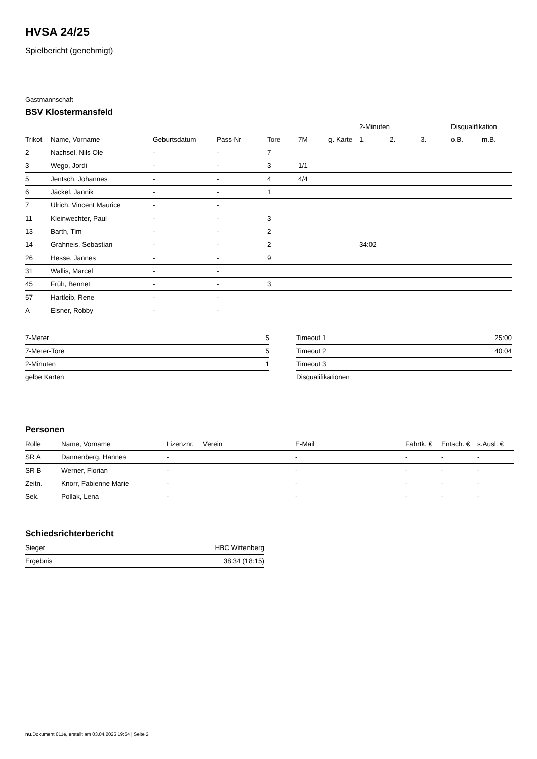HVSA 24/25
Spielbericht (genehmigt)
Gastmannschaft
BSV Klostermansfeld
| | | | | | | | 2-Minuten | | | Disqualifikation | |
| --- | --- | --- | --- | --- | --- | --- | --- | --- | --- | --- | --- |
| Trikot | Name, Vorname | Geburtsdatum | Pass-Nr | Tore | 7M | g. Karte | 1. | 2. | 3. | o.B. | m.B. |
| 2 | Nachsel, Nils Ole | - | - | 7 | | | | | | | |
| 3 | Wego, Jordi | - | - | 3 | 1/1 | | | | | | |
| 5 | Jentsch, Johannes | - | - | 4 | 4/4 | | | | | | |
| 6 | Jäckel, Jannik | - | - | 1 | | | | | | | |
| 7 | Ulrich, Vincent Maurice | - | - | | | | | | | | |
| 11 | Kleinwechter, Paul | - | - | 3 | | | | | | | |
| 13 | Barth, Tim | - | - | 2 | | | | | | | |
| 14 | Grahneis, Sebastian | - | - | 2 | | | 34:02 | | | | |
| 26 | Hesse, Jannes | - | - | 9 | | | | | | | |
| 31 | Wallis, Marcel | - | - | | | | | | | | |
| 45 | Früh, Bennet | - | - | 3 | | | | | | | |
| 57 | Hartleib, Rene | - | - | | | | | | | | |
| A | Elsner, Robby | - | - | | | | | | | | |
| 7-Meter | 5 |
| 7-Meter-Tore | 5 |
| 2-Minuten | 1 |
| gelbe Karten | |
| Timeout 1 | 25:00 |
| Timeout 2 | 40:04 |
| Timeout 3 | |
| Disqualifikationen | |
Personen
| Rolle | Name, Vorname | Lizenznr. | Verein | E-Mail | Fahrtk. € | Entsch. € | s.Ausl. € |
| --- | --- | --- | --- | --- | --- | --- | --- |
| SR A | Dannenberg, Hannes | - | | - | - | - | - |
| SR B | Werner, Florian | - | | - | - | - | - |
| Zeitn. | Knorr, Fabienne Marie | - | | - | - | - | - |
| Sek. | Pollak, Lena | - | | - | - | - | - |
Schiedsrichterbericht
| Sieger | HBC Wittenberg |
| Ergebnis | 38:34 (18:15) |
nu.Dokument 011e, erstellt am 03.04.2025 19:54 | Seite 2